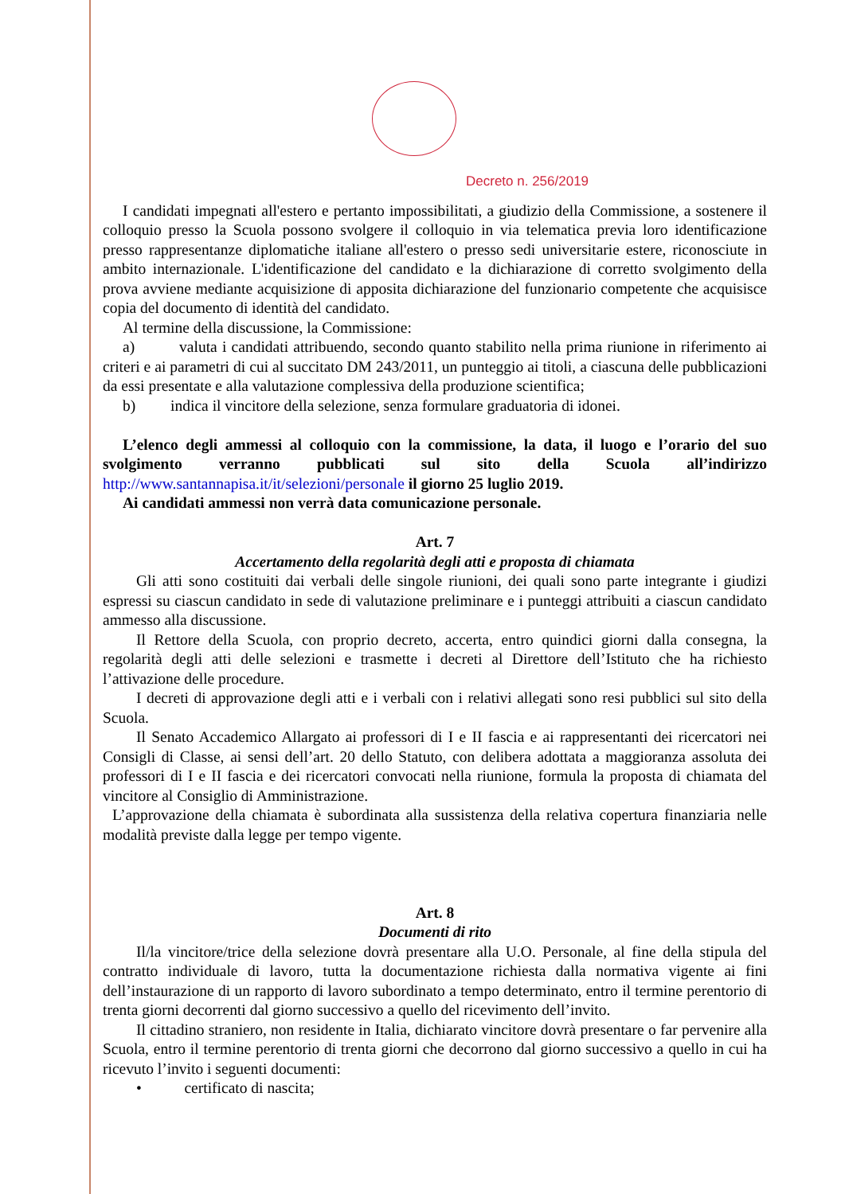Decreto n. 256/2019
I candidati impegnati all'estero e pertanto impossibilitati, a giudizio della Commissione, a sostenere il colloquio presso la Scuola possono svolgere il colloquio in via telematica previa loro identificazione presso rappresentanze diplomatiche italiane all'estero o presso sedi universitarie estere, riconosciute in ambito internazionale. L'identificazione del candidato e la dichiarazione di corretto svolgimento della prova avviene mediante acquisizione di apposita dichiarazione del funzionario competente che acquisisce copia del documento di identità del candidato.
Al termine della discussione, la Commissione:
a) valuta i candidati attribuendo, secondo quanto stabilito nella prima riunione in riferimento ai criteri e ai parametri di cui al succitato DM 243/2011, un punteggio ai titoli, a ciascuna delle pubblicazioni da essi presentate e alla valutazione complessiva della produzione scientifica;
b) indica il vincitore della selezione, senza formulare graduatoria di idonei.
L’elenco degli ammessi al colloquio con la commissione, la data, il luogo e l’orario del suo svolgimento verranno pubblicati sul sito della Scuola all’indirizzo http://www.santannapisa.it/it/selezioni/personale il giorno 25 luglio 2019.
Ai candidati ammessi non verrà data comunicazione personale.
Art. 7
Accertamento della regolarità degli atti e proposta di chiamata
Gli atti sono costituiti dai verbali delle singole riunioni, dei quali sono parte integrante i giudizi espressi su ciascun candidato in sede di valutazione preliminare e i punteggi attribuiti a ciascun candidato ammesso alla discussione.
Il Rettore della Scuola, con proprio decreto, accerta, entro quindici giorni dalla consegna, la regolarità degli atti delle selezioni e trasmette i decreti al Direttore dell’Istituto che ha richiesto l’attivazione delle procedure.
I decreti di approvazione degli atti e i verbali con i relativi allegati sono resi pubblici sul sito della Scuola.
Il Senato Accademico Allargato ai professori di I e II fascia e ai rappresentanti dei ricercatori nei Consigli di Classe, ai sensi dell’art. 20 dello Statuto, con delibera adottata a maggioranza assoluta dei professori di I e II fascia e dei ricercatori convocati nella riunione, formula la proposta di chiamata del vincitore al Consiglio di Amministrazione.
L’approvazione della chiamata è subordinata alla sussistenza della relativa copertura finanziaria nelle modalità previste dalla legge per tempo vigente.
Art. 8
Documenti di rito
Il/la vincitore/trice della selezione dovrà presentare alla U.O. Personale, al fine della stipula del contratto individuale di lavoro, tutta la documentazione richiesta dalla normativa vigente ai fini dell’instaurazione di un rapporto di lavoro subordinato a tempo determinato, entro il termine perentorio di trenta giorni decorrenti dal giorno successivo a quello del ricevimento dell’invito.
Il cittadino straniero, non residente in Italia, dichiarato vincitore dovrà presentare o far pervenire alla Scuola, entro il termine perentorio di trenta giorni che decorrono dal giorno successivo a quello in cui ha ricevuto l’invito i seguenti documenti:
• certificato di nascita;